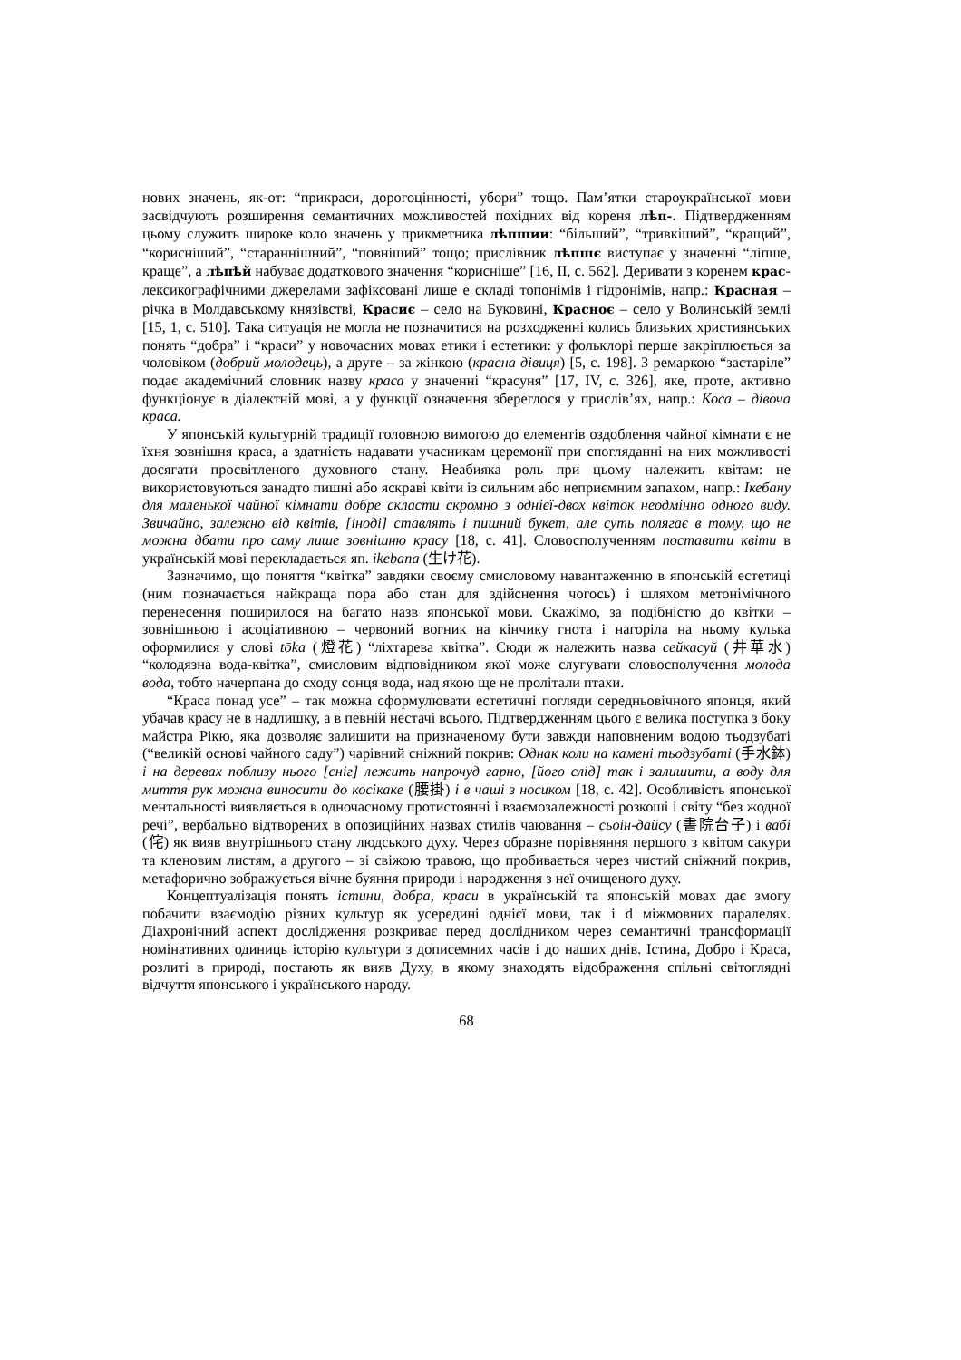нових значень, як-от: “прикраси, дорогоцінності, убори” тощо. Пам’ятки староукраїнської мови засвідчують розширення семантичних можливостей похідних від кореня лѣп-. Підтвердженням цьому служить широке коло значень у прикметника лѣпшии: “більший”, “тривкіший”, “кращий”, “корисніший”, “стараннішний”, “повніший” тощо; прислівник лѣпшє виступає у значенні “ліпше, краще”, а лѣпѣй набуває додаткового значення “корисніше” [16, II, с. 562]. Деривати з коренем крас- лексикографічними джерелами зафіксовані лише е складі топонімів і гідронімів, напр.: Красная – річка в Молдавському князівстві, Красиє – село на Буковині, Красноє – село у Волинській землі [15, 1, с. 510]. Така ситуація не могла не позначитися на розходженні колись близьких християнських понять “добра” і “краси” у новочасних мовах етики і естетики: у фольклорі перше закріплюється за чоловіком (добрий молодець), а друге – за жінкою (красна дівиця) [5, с. 198]. З ремаркою “застаріле” подає академічний словник назву краса у значенні “красуня” [17, IV, с. 326], яке, проте, активно функціонує в діалектній мові, а у функції означення збереглося у прислів’ях, напр.: Коса – дівоча краса.
У японській культурній традиції головною вимогою до елементів оздоблення чайної кімнати є не їхня зовнішня краса, а здатність надавати учасникам церемонії при спогляданні на них можливості досягати просвітленого духовного стану. Неабияка роль при цьому належить квітам: не використовуються занадто пишні або яскраві квіти із сильним або неприємним запахом, напр.: Ікебану для маленької чайної кімнати добре скласти скромно з однієї-двох квіток неодмінно одного виду. Звичайно, залежно від квітів, [іноді] ставлять і пишний букет, але суть полягає в тому, що не можна дбати про саму лише зовнішню красу [18, с. 41]. Словосполученням поставити квіти в українській мові перекладається яп. ikebana (生け花).
Зазначимо, що поняття “квітка” завдяки своєму смисловому навантаженню в японській естетиці (ним позначається найкраща пора або стан для здійснення чогось) і шляхом метонімічного перенесення поширилося на багато назв японської мови. Скажімо, за подібністю до квітки – зовнішньою і асоціативною – червоний вогник на кінчику гнота і нагоріла на ньому кулька оформилися у слові tōka (燈花) “ліхтарева квітка”. Сюди ж належить назва сейкасуй (井華水) “колодязна вода-квітка”, смисловим відповідником якої може слугувати словосполучення молода вода, тобто начерпана до сходу сонця вода, над якою ще не пролітали птахи.
“Краса понад усе” – так можна сформулювати естетичні погляди середньовічного японця, який убачав красу не в надлишку, а в певній нестачі всього. Підтвердженням цього є велика поступка з боку майстра Рікю, яка дозволяє залишити на призначеному бути завжди наповненим водою тьодзубаті (“великій основі чайного саду”) чарівний сніжний покрив: Однак коли на камені тьодзубаті (手水鉢) і на деревах поблизу нього [сніг] лежить напрочуд гарно, [його слід] так і залишити, а воду для миття рук можна виносити до косікаке (腰掛) і в чаші з носиком [18, с. 42]. Особливість японської ментальності виявляється в одночасному протистоянні і взаємозалежності розкоші і світу “без жодної речі”, вербально відтворених в опозиційних назвах стилів чаювання – сьоін-дайсу (書院台子) і вабі (侘) як вияв внутрішнього стану людського духу. Через образне порівняння першого з квітом сакури та кленовим листям, а другого – зі свіжою травою, що пробивається через чистий сніжний покрив, метафорично зображується вічне буяння природи і народження з неї очищеного духу.
Концептуалізація понять істини, добра, краси в українській та японській мовах дає змогу побачити взаємодію різних культур як усередині однієї мови, так і d міжмовних паралелях. Діахронічний аспект дослідження розкриває перед дослідником через семантичні трансформації номінативних одиниць історію культури з дописемних часів і до наших днів. Істина, Добро і Краса, розлиті в природі, постають як вияв Духу, в якому знаходять відображення спільні світоглядні відчуття японського і українського народу.
68